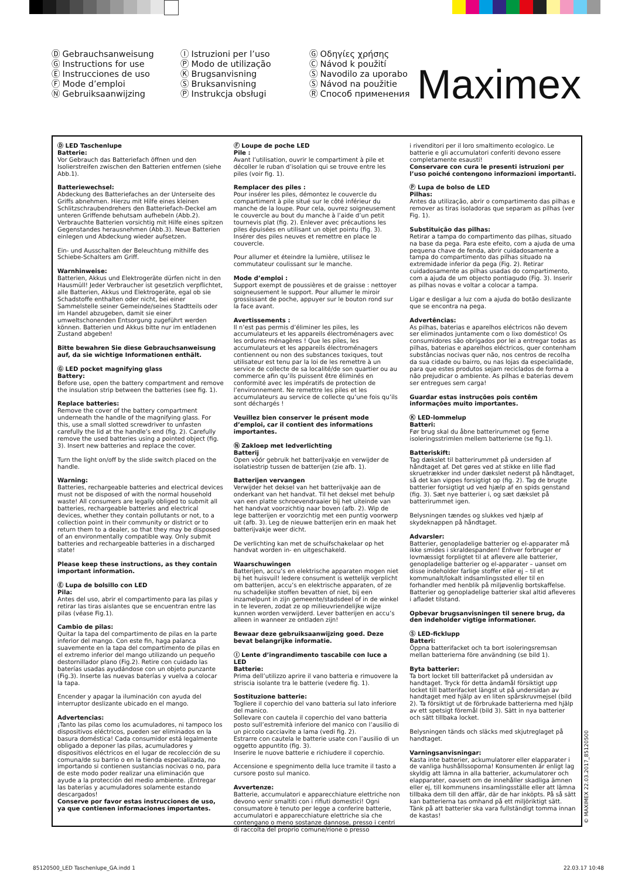Ⓓ Gebrauchsanweisung
Ⓖ Instructions for use
Ⓔ Instrucciones de uso
Ⓕ Mode d’emploi
Ⓝ Gebruiksaanwijzing
Ⓘ Istruzioni per l’uso
Ⓟ Modo de utilização
Ⓚ Brugsanvisning
Ⓢ Bruksanvisning
Ⓟ Instrukcja obsługi
Ⓖ Οδηγίες χρήσης
Ⓒ Návod k použití
Ⓢ Navodilo za uporabo
Ⓢ Návod na použitie
Ⓡ Способ применения
Maximex
Ⓓ LED Taschenlupe
Batterie:
Vor Gebrauch das Batteriefach öffnen und den Isolierstreifen zwischen den Batterien entfernen (siehe Abb.1).
Batteriewechsel:
Abdeckung des Batteriefaches an der Unterseite des Griffs abnehmen. Hierzu mit Hilfe eines kleinen Schlitzschraubendrehers den Batteriefach-Deckel am unteren Griffende behutsam aufhebeln (Abb.2). Verbrauchte Batterien vorsichtig mit Hilfe eines spitzen Gegenstandes herausnehmen (Abb.3). Neue Batterien einlegen und Abdeckung wieder aufsetzen.
Ein- und Ausschalten der Beleuchtung mithilfe des Schiebe-Schalters am Griff.
Warnhinweise:
Batterien, Akkus und Elektrogeräte dürfen nicht in den Hausmüll! Jeder Verbraucher ist gesetzlich verpflichtet, alle Batterien, Akkus und Elektrogeräte, egal ob sie Schadstoffe enthalten oder nicht, bei einer Sammelstelle seiner Gemeinde/seines Stadtteils oder im Handel abzugeben, damit sie einer umweltschonenden Entsorgung zugeführt werden können. Batterien und Akkus bitte nur im entladenen Zustand abgeben!
Bitte bewahren Sie diese Gebrauchsanweisung auf, da sie wichtige Informationen enthält.
Ⓖ LED pocket magnifying glass
Battery:
Before use, open the battery compartment and remove the insulation strip between the batteries (see fig. 1).
Replace batteries:
Remove the cover of the battery compartment underneath the handle of the magnifying glass. For this, use a small slotted screwdriver to unfasten carefully the lid at the handle’s end (fig. 2). Carefully remove the used batteries using a pointed object (fig. 3). Insert new batteries and replace the cover.
Turn the light on/off by the slide switch placed on the handle.
Warning:
Batteries, rechargeable batteries and electrical devices must not be disposed of with the normal household waste! All consumers are legally obliged to submit all batteries, rechargeable batteries and electrical devices, whether they contain pollutants or not, to a collection point in their community or district or to return them to a dealer, so that they may be disposed of an environmentally compatible way. Only submit batteries and rechargeable batteries in a discharged state!
Please keep these instructions, as they contain important information.
Ⓔ Lupa de bolsillo con LED
Pila:
Antes del uso, abrir el compartimento para las pilas y retirar las tiras aislantes que se encuentran entre las pilas (véase Fig.1).
Cambio de pilas:
Quitar la tapa del compartimento de pilas en la parte inferior del mango. Con este fin, haga palanca suavemente en la tapa del compartimento de pilas en el extremo inferior del mango utilizando un pequeño destornillador plano (Fig.2). Retire con cuidado las baterías usadas ayudándose con un objeto punzante (Fig.3). Inserte las nuevas baterías y vuelva a colocar la tapa.
Encender y apagar la iluminación con ayuda del interruptor deslizante ubicado en el mango.
Advertencias:
¡Tanto las pilas como los acumuladores, ni tampoco los dispositivos eléctricos, pueden ser eliminados en la basura doméstica! Cada consumidor está legalmente obligado a deponer las pilas, acumuladores y dispositivos eléctricos en el lugar de recolección de su comuna/de su barrio o en la tienda especializada, no importando si contienen sustancias nocivas o no, para de este modo poder realizar una eliminación que ayude a la protección del medio ambiente. ¡Entregar las baterías y acumuladores solamente estando descargados!
Conserve por favor estas instrucciones de uso, ya que contienen informaciones importantes.
Ⓕ Loupe de poche LED
Pile :
Avant l’utilisation, ouvrir le compartiment à pile et décoller le ruban d’isolation qui se trouve entre les piles (voir fig. 1).
Remplacer des piles :
Pour insérer les piles, démontez le couvercle du compartiment à pile situé sur le côté inférieur du manche de la loupe. Pour cela, ouvrez soigneusement le couvercle au bout du manche à l’aide d’un petit tournevis plat (fig. 2). Enlever avec précautions les piles épuisées en utilisant un objet pointu (fig. 3). Insérer des piles neuves et remettre en place le couvercle.
Pour allumer et éteindre la lumière, utilisez le commutateur coulissant sur le manche.
Mode d’emploi :
Support exempt de poussières et de graisse : nettoyer soigneusement le support. Pour allumer le miroir grossissant de poche, appuyer sur le bouton rond sur la face avant.
Avertissements :
Il n’est pas permis d’éliminer les piles, les accumulateurs et les appareils électroménagers avec les ordures ménagères ! Que les piles, les accumulateurs et les appareils électroménagers contiennent ou non des substances toxiques, tout utilisateur est tenu par la loi de les remettre à un service de collecte de sa localité/de son quartier ou au commerce afin qu’ils puissent être éliminés en conformité avec les impératifs de protection de l’environnement. Ne remettre les piles et les accumulateurs au service de collecte qu’une fois qu’ils sont déchargés !
Veuillez bien conserver le présent mode d’emploi, car il contient des informations importantes.
Ⓝ Zakloep met ledverlichting
Batterij
Open vóór gebruik het batterijvakje en verwijder de isolatiestrip tussen de batterijen (zie afb. 1).
Batterijen vervangen
Verwijder het deksel van het batterijvakje aan de onderkant van het handvat. Til het deksel met behulp van een platte schroevendraaier bij het uiteinde van het handvat voorzichtig naar boven (afb. 2). Wip de lege batterijen er voorzichtig met een puntig voorwerp uit (afb. 3). Leg de nieuwe batterijen erin en maak het batterijvakje weer dicht.
De verlichting kan met de schuifschakelaar op het handvat worden in- en uitgeschakeld.
Waarschuwingen
Batterijen, accu’s en elektrische apparaten mogen niet bij het huisvuil! Iedere consument is wettelijk verplicht om batterijen, accu’s en elektrische apparaten, of ze nu schadelijke stoffen bevatten of niet, bij een inzamelpunt in zijn gemeente/stadsdeel of in de winkel in te leveren, zodat ze op milieuvriendelijke wijze kunnen worden verwijderd. Lever batterijen en accu’s alleen in wanneer ze ontladen zijn!
Bewaar deze gebruiksaanwijzing goed. Deze bevat belangrijke informatie.
Ⓘ Lente d’ingrandimento tascabile con luce a LED
Batterie:
Prima dell’utilizzo aprire il vano batteria e rimuovere la striscia isolante tra le batterie (vedere fig. 1).
Sostituzione batterie:
Togliere il coperchio del vano batteria sul lato inferiore del manico.
Sollevare con cautela il coperchio del vano batteria posto sull’estremità inferiore del manico con l’ausilio di un piccolo cacciavite a lama (vedi fig. 2).
Estrarre con cautela le batterie usate con l’ausilio di un oggetto appuntito (fig. 3).
Inserire le nuove batterie e richiudere il coperchio.
Accensione e spegnimento della luce tramite il tasto a cursore posto sul manico.
Avvertenze:
Batterie, accumulatori e apparecchiature elettriche non devono venir smaltiti con i rifiuti domestici! Ogni consumatore è tenuto per legge a conferire batterie, accumulatori e apparecchiature elettriche sia che contengano o meno sostanze dannose, presso i centri di raccolta del proprio comune/rione o presso
i rivenditori per il loro smaltimento ecologico. Le batterie e gli accumulatori conferiti devono essere completamente esausti!
Conservare con cura le presenti istruzioni per l’uso poiché contengono informazioni importanti.
Ⓟ Lupa de bolso de LED
Pilhas:
Antes da utilização, abrir o compartimento das pilhas e remover as tiras isoladoras que separam as pilhas (ver Fig. 1).
Substituição das pilhas:
Retirar a tampa do compartimento das pilhas, situado na base da pega. Para este efeito, com a ajuda de uma pequena chave de fenda, abrir cuidadosamente a tampa do compartimento das pilhas situado na extremidade inferior da pega (Fig. 2). Retirar cuidadosamente as pilhas usadas do compartimento, com a ajuda de um objecto pontiagudo (Fig. 3). Inserir as pilhas novas e voltar a colocar a tampa.
Ligar e desligar a luz com a ajuda do botão deslizante que se encontra na pega.
Advertências:
As pilhas, baterias e aparelhos eléctricos não devem ser eliminados juntamente com o lixo doméstico! Os consumidores são obrigados por lei a entregar todas as pilhas, baterias e aparelhos eléctricos, quer contenham substâncias nocivas quer não, nos centros de recolha da sua cidade ou bairro, ou nas lojas da especialidade, para que estes produtos sejam reciclados de forma a não prejudicar o ambiente. As pilhas e baterias devem ser entregues sem carga!
Guardar estas instruções pois contêm informações muito importantes.
Ⓚ LED-lommelup
Batteri:
Før brug skal du åbne batterirummet og fjerne isoleringsstrimlen mellem batterierne (se fig.1).
Batteriskift:
Tag dækslet til batterirummet på undersiden af håndtaget af. Det gøres ved at stikke en lille flad skruetrækker ind under dækslet nederst på håndtaget, så det kan vippes forsigtigt op (fig. 2). Tag de brugte batterier forsigtigt ud ved hjælp af en spids genstand (fig. 3). Sæt nye batterier i, og sæt dækslet på batterirummet igen.
Belysningen tændes og slukkes ved hjælp af skydeknappen på håndtaget.
Advarsler:
Batterier, genopladelige batterier og el-apparater må ikke smides i skraldespanden! Enhver forbruger er lovmæssigt forpligtet til at aflevere alle batterier, genopladelige batterier og el-apparater – uanset om disse indeholder farlige stoffer eller ej – til et kommunalt/lokalt indsamlingssted eller til en forhandler med henblik på miljøvenlig bortskaffelse. Batterier og genopladelige batterier skal altid afleveres i afladet tilstand.
Opbevar brugsanvisningen til senere brug, da den indeholder vigtige informationer.
Ⓢ LED-ficklupp
Batteri:
Öppna batterifacket och ta bort isoleringsremsan mellan batterierna före användning (se bild 1).
Byta batterier:
Ta bort locket till batterifacket på undersidan av handtaget. Tryck för detta ändamål försiktigt upp locket till batterifacket längst ut på undersidan av handtaget med hjälp av en liten spårskruvmejsel (bild 2). Ta försiktigt ut de förbrukade batterierna med hjälp av ett spetsigt föremål (bild 3). Sätt in nya batterier och sätt tillbaka locket.
Belysningen tänds och släcks med skjutreglaget på handtaget.
Varningsanvisningar:
Kasta inte batterier, ackumulatorer eller elapparater i de vanliga hushållssoporna! Konsumenten är enligt lag skyldig att lämna in alla batterier, ackumulatorer och elapparater, oavsett om de innehåller skadliga ämnen eller ej, till kommunens insamlingsställe eller att lämna tillbaka dem till den affär, där de har inköpts. På så sätt kan batterierna tas omhand på ett miljöriktigt sätt. Tänk på att batterier ska vara fullständigt tomma innan de kastas!
© MAXIMEX 22.03.2017_85120500
85120500_LED Taschenlupe_GA.indd 1
22.03.17 10:48